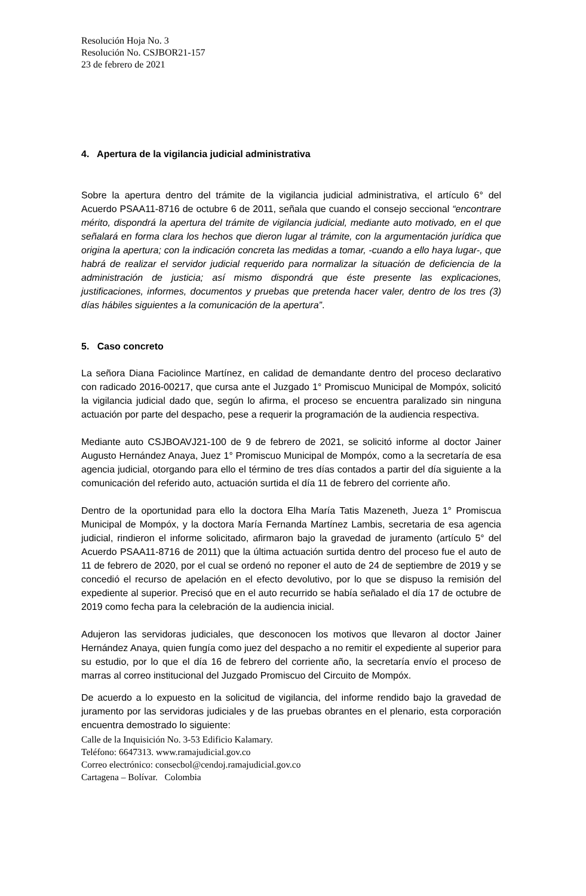Resolución Hoja No. 3
Resolución No. CSJBOR21-157
23 de febrero de 2021
4. Apertura de la vigilancia judicial administrativa
Sobre la apertura dentro del trámite de la vigilancia judicial administrativa, el artículo 6° del Acuerdo PSAA11-8716 de octubre 6 de 2011, señala que cuando el consejo seccional “encontrare mérito, dispondrá la apertura del trámite de vigilancia judicial, mediante auto motivado, en el que señalará en forma clara los hechos que dieron lugar al trámite, con la argumentación jurídica que origina la apertura; con la indicación concreta las medidas a tomar, -cuando a ello haya lugar-, que habrá de realizar el servidor judicial requerido para normalizar la situación de deficiencia de la administración de justicia; así mismo dispondrá que éste presente las explicaciones, justificaciones, informes, documentos y pruebas que pretenda hacer valer, dentro de los tres (3) días hábiles siguientes a la comunicación de la apertura”.
5. Caso concreto
La señora Diana Faciolince Martínez, en calidad de demandante dentro del proceso declarativo con radicado 2016-00217, que cursa ante el Juzgado 1° Promiscuo Municipal de Mompóx, solicitó la vigilancia judicial dado que, según lo afirma, el proceso se encuentra paralizado sin ninguna actuación por parte del despacho, pese a requerir la programación de la audiencia respectiva.
Mediante auto CSJBOAVJ21-100 de 9 de febrero de 2021, se solicitó informe al doctor Jainer Augusto Hernández Anaya, Juez 1° Promiscuo Municipal de Mompóx, como a la secretaría de esa agencia judicial, otorgando para ello el término de tres días contados a partir del día siguiente a la comunicación del referido auto, actuación surtida el día 11 de febrero del corriente año.
Dentro de la oportunidad para ello la doctora Elha María Tatis Mazeneth, Jueza 1° Promiscua Municipal de Mompóx, y la doctora María Fernanda Martínez Lambis, secretaria de esa agencia judicial, rindieron el informe solicitado, afirmaron bajo la gravedad de juramento (artículo 5° del Acuerdo PSAA11-8716 de 2011) que la última actuación surtida dentro del proceso fue el auto de 11 de febrero de 2020, por el cual se ordenó no reponer el auto de 24 de septiembre de 2019 y se concedió el recurso de apelación en el efecto devolutivo, por lo que se dispuso la remisión del expediente al superior. Precisó que en el auto recurrido se había señalado el día 17 de octubre de 2019 como fecha para la celebración de la audiencia inicial.
Adujeron las servidoras judiciales, que desconocen los motivos que llevaron al doctor Jainer Hernández Anaya, quien fungía como juez del despacho a no remitir el expediente al superior para su estudio, por lo que el día 16 de febrero del corriente año, la secretaría envío el proceso de marras al correo institucional del Juzgado Promiscuo del Circuito de Mompóx.
De acuerdo a lo expuesto en la solicitud de vigilancia, del informe rendido bajo la gravedad de juramento por las servidoras judiciales y de las pruebas obrantes en el plenario, esta corporación encuentra demostrado lo siguiente:
Calle de la Inquisición No. 3-53 Edificio Kalamary.
Teléfono: 6647313. www.ramajudicial.gov.co
Correo electrónico: consecbol@cendoj.ramajudicial.gov.co
Cartagena – Bolívar. Colombia